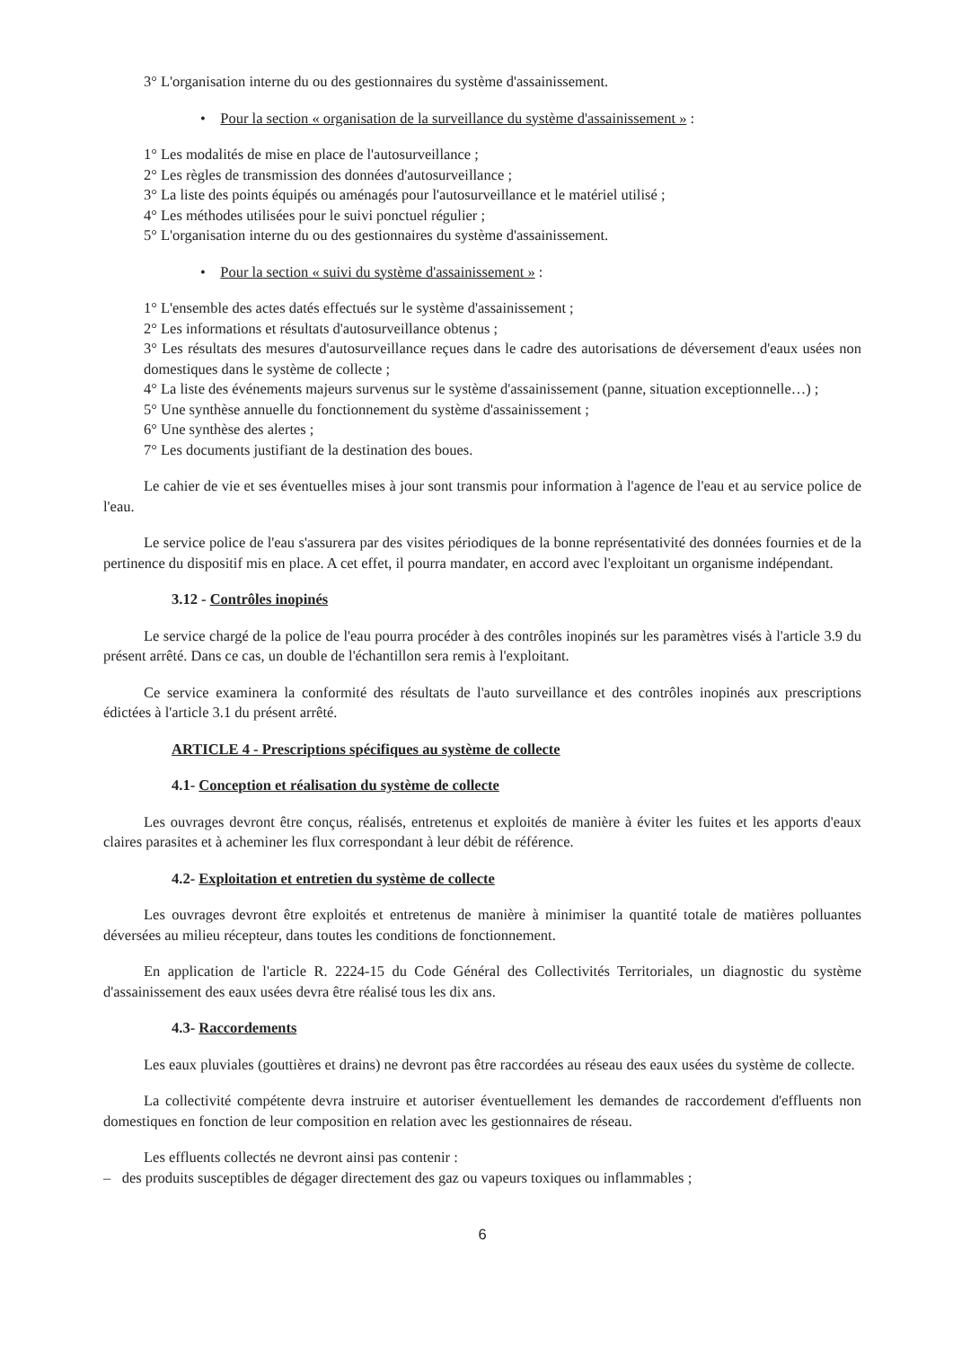3° L'organisation interne du ou des gestionnaires du système d'assainissement.
• Pour la section « organisation de la surveillance du système d'assainissement » :
1° Les modalités de mise en place de l'autosurveillance ;
2° Les règles de transmission des données d'autosurveillance ;
3° La liste des points équipés ou aménagés pour l'autosurveillance et le matériel utilisé ;
4° Les méthodes utilisées pour le suivi ponctuel régulier ;
5° L'organisation interne du ou des gestionnaires du système d'assainissement.
• Pour la section « suivi du système d'assainissement » :
1° L'ensemble des actes datés effectués sur le système d'assainissement ;
2° Les informations et résultats d'autosurveillance obtenus ;
3° Les résultats des mesures d'autosurveillance reçues dans le cadre des autorisations de déversement d'eaux usées non domestiques dans le système de collecte ;
4° La liste des événements majeurs survenus sur le système d'assainissement (panne, situation exceptionnelle…) ;
5° Une synthèse annuelle du fonctionnement du système d'assainissement ;
6° Une synthèse des alertes ;
7° Les documents justifiant de la destination des boues.
Le cahier de vie et ses éventuelles mises à jour sont transmis pour information à l'agence de l'eau et au service police de l'eau.
Le service police de l'eau s'assurera par des visites périodiques de la bonne représentativité des données fournies et de la pertinence du dispositif mis en place. A cet effet, il pourra mandater, en accord avec l'exploitant un organisme indépendant.
3.12 - Contrôles inopinés
Le service chargé de la police de l'eau pourra procéder à des contrôles inopinés sur les paramètres visés à l'article 3.9 du présent arrêté. Dans ce cas, un double de l'échantillon sera remis à l'exploitant.
Ce service examinera la conformité des résultats de l'auto surveillance et des contrôles inopinés aux prescriptions édictées à l'article 3.1 du présent arrêté.
ARTICLE 4 - Prescriptions spécifiques au système de collecte
4.1- Conception et réalisation du système de collecte
Les ouvrages devront être conçus, réalisés, entretenus et exploités de manière à éviter les fuites et les apports d'eaux claires parasites et à acheminer les flux correspondant à leur débit de référence.
4.2- Exploitation et entretien du système de collecte
Les ouvrages devront être exploités et entretenus de manière à minimiser la quantité totale de matières polluantes déversées au milieu récepteur, dans toutes les conditions de fonctionnement.
En application de l'article R. 2224-15 du Code Général des Collectivités Territoriales, un diagnostic du système d'assainissement des eaux usées devra être réalisé tous les dix ans.
4.3- Raccordements
Les eaux pluviales (gouttières et drains) ne devront pas être raccordées au réseau des eaux usées du système de collecte.
La collectivité compétente devra instruire et autoriser éventuellement les demandes de raccordement d'effluents non domestiques en fonction de leur composition en relation avec les gestionnaires de réseau.
Les effluents collectés ne devront ainsi pas contenir :
– des produits susceptibles de dégager directement des gaz ou vapeurs toxiques ou inflammables ;
6